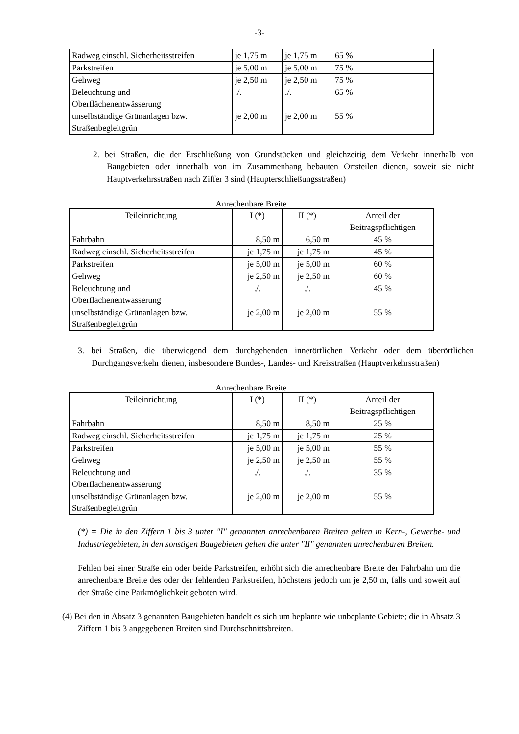-3-
| Radweg einschl. Sicherheitsstreifen | je 1,75 m | je 1,75 m | 65 % |
| Parkstreifen | je 5,00 m | je 5,00 m | 75 % |
| Gehweg | je 2,50 m | je 2,50 m | 75 % |
| Beleuchtung und Oberflächenentwässerung | ./. | ./. | 65 % |
| unselbständige Grünanlagen bzw. Straßenbegleitgrün | je 2,00 m | je 2,00 m | 55 % |
2. bei Straßen, die der Erschließung von Grundstücken und gleichzeitig dem Verkehr innerhalb von Baugebieten oder innerhalb von im Zusammenhang bebauten Ortsteilen dienen, soweit sie nicht Hauptverkehrsstraßen nach Ziffer 3 sind (Haupterschließungsstraßen)
Anrechenbare Breite
| Teileinrichtung | I (*) | II (*) | Anteil der Beitragspflichtigen |
| --- | --- | --- | --- |
| Fahrbahn | 8,50 m | 6,50 m | 45 % |
| Radweg einschl. Sicherheitsstreifen | je 1,75 m | je 1,75 m | 45 % |
| Parkstreifen | je 5,00 m | je 5,00 m | 60 % |
| Gehweg | je 2,50 m | je 2,50 m | 60 % |
| Beleuchtung und Oberflächenentwässerung | ./. | ./. | 45 % |
| unselbständige Grünanlagen bzw. Straßenbegleitgrün | je 2,00 m | je 2,00 m | 55 % |
3. bei Straßen, die überwiegend dem durchgehenden innerörtlichen Verkehr oder dem überörtlichen Durchgangsverkehr dienen, insbesondere Bundes-, Landes- und Kreisstraßen (Hauptverkehrsstraßen)
Anrechenbare Breite
| Teileinrichtung | I (*) | II (*) | Anteil der Beitragspflichtigen |
| --- | --- | --- | --- |
| Fahrbahn | 8,50 m | 8,50 m | 25 % |
| Radweg einschl. Sicherheitsstreifen | je 1,75 m | je 1,75 m | 25 % |
| Parkstreifen | je 5,00 m | je 5,00 m | 55 % |
| Gehweg | je 2,50 m | je 2,50 m | 55 % |
| Beleuchtung und Oberflächenentwässerung | ./. | ./. | 35 % |
| unselbständige Grünanlagen bzw. Straßenbegleitgrün | je 2,00 m | je 2,00 m | 55 % |
(*) = Die in den Ziffern 1 bis 3 unter "I" genannten anrechenbaren Breiten gelten in Kern-, Gewerbe- und Industriegebieten, in den sonstigen Baugebieten gelten die unter "II" genannten anrechenbaren Breiten.
Fehlen bei einer Straße ein oder beide Parkstreifen, erhöht sich die anrechenbare Breite der Fahrbahn um die anrechenbare Breite des oder der fehlenden Parkstreifen, höchstens jedoch um je 2,50 m, falls und soweit auf der Straße eine Parkmöglichkeit geboten wird.
(4) Bei den in Absatz 3 genannten Baugebieten handelt es sich um beplante wie unbeplante Gebiete; die in Absatz 3 Ziffern 1 bis 3 angegebenen Breiten sind Durchschnittsbreiten.